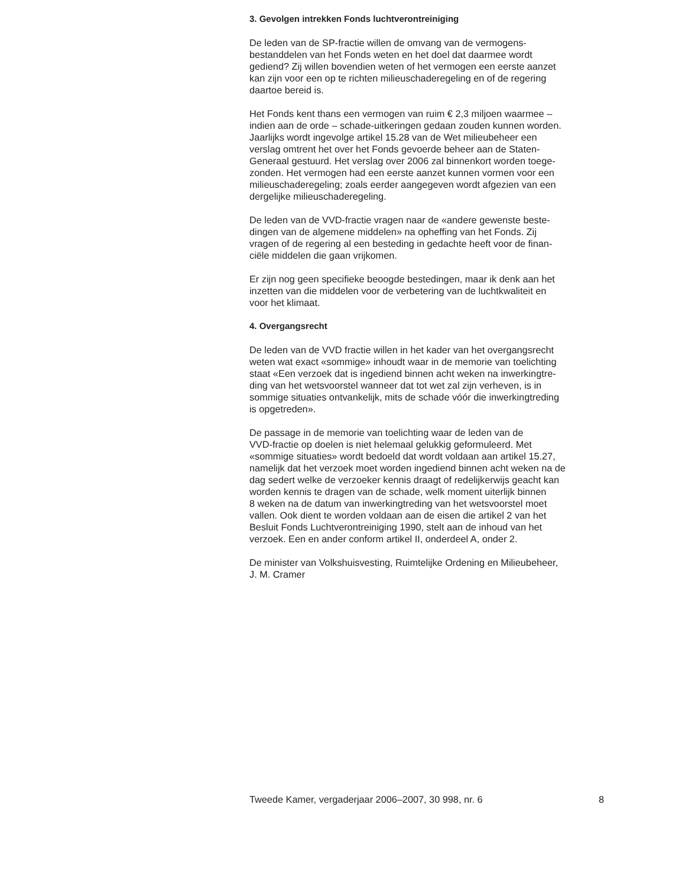3. Gevolgen intrekken Fonds luchtverontreiniging
De leden van de SP-fractie willen de omvang van de vermogens-
bestanddelen van het Fonds weten en het doel dat daarmee wordt
gediend? Zij willen bovendien weten of het vermogen een eerste aanzet
kan zijn voor een op te richten milieuschaderegeling en of de regering
daartoe bereid is.
Het Fonds kent thans een vermogen van ruim € 2,3 miljoen waarmee –
indien aan de orde – schade-uitkeringen gedaan zouden kunnen worden.
Jaarlijks wordt ingevolge artikel 15.28 van de Wet milieubeheer een
verslag omtrent het over het Fonds gevoerde beheer aan de Staten-
Generaal gestuurd. Het verslag over 2006 zal binnenkort worden toege-
zonden. Het vermogen had een eerste aanzet kunnen vormen voor een
milieuschaderegeling; zoals eerder aangegeven wordt afgezien van een
dergelijke milieuschaderegeling.
De leden van de VVD-fractie vragen naar de «andere gewenste beste-
dingen van de algemene middelen» na opheffing van het Fonds. Zij
vragen of de regering al een besteding in gedachte heeft voor de finan-
ciële middelen die gaan vrijkomen.
Er zijn nog geen specifieke beoogde bestedingen, maar ik denk aan het
inzetten van die middelen voor de verbetering van de luchtkwaliteit en
voor het klimaat.
4. Overgangsrecht
De leden van de VVD fractie willen in het kader van het overgangsrecht
weten wat exact «sommige» inhoudt waar in de memorie van toelichting
staat «Een verzoek dat is ingediend binnen acht weken na inwerkingtre-
ding van het wetsvoorstel wanneer dat tot wet zal zijn verheven, is in
sommige situaties ontvankelijk, mits de schade vóór die inwerkingtreding
is opgetreden».
De passage in de memorie van toelichting waar de leden van de
VVD-fractie op doelen is niet helemaal gelukkig geformuleerd. Met
«sommige situaties» wordt bedoeld dat wordt voldaan aan artikel 15.27,
namelijk dat het verzoek moet worden ingediend binnen acht weken na de
dag sedert welke de verzoeker kennis draagt of redelijkerwijs geacht kan
worden kennis te dragen van de schade, welk moment uiterlijk binnen
8 weken na de datum van inwerkingtreding van het wetsvoorstel moet
vallen. Ook dient te worden voldaan aan de eisen die artikel 2 van het
Besluit Fonds Luchtverontreiniging 1990, stelt aan de inhoud van het
verzoek. Een en ander conform artikel II, onderdeel A, onder 2.
De minister van Volkshuisvesting, Ruimtelijke Ordening en Milieubeheer,
J. M. Cramer
Tweede Kamer, vergaderjaar 2006–2007, 30 998, nr. 6 8